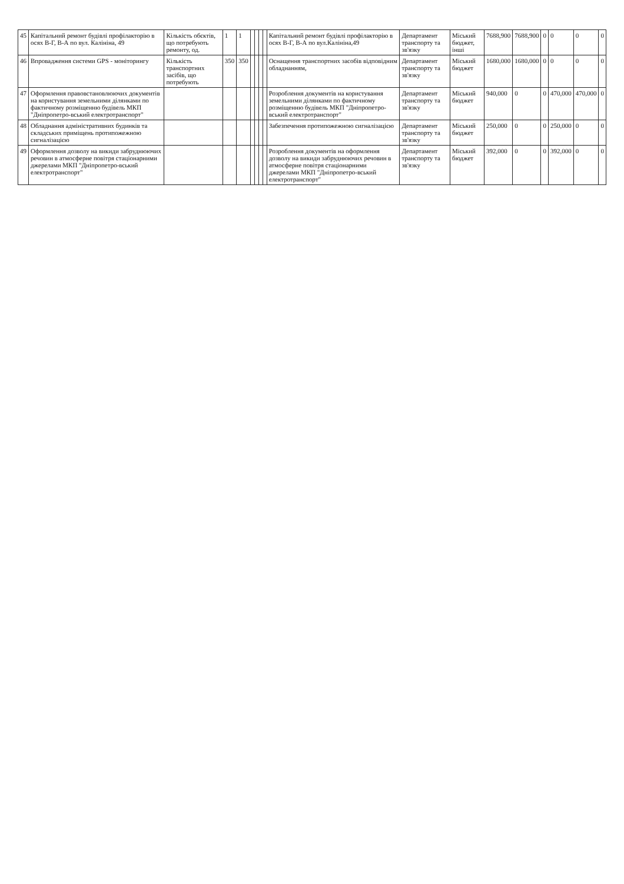| 45 | Капітальний ремонт будівлі профілакторію в осях В-Г, В-А по вул. Калініна, 49 | Кількість обєктів, що потребують ремонту, од. | 1 | 1 | | | | | Капітальний ремонт будівлі профілакторію в осях В-Г, В-А по вул.Калініна,49 | Департамент транспорту та зв'язку | Міський бюджет, інші | 7688,900 | 7688,900 | 0 | 0 | 0 | 0 |
| 46 | Впровадження системи GPS - моніторингу | Кількість транспортних засібів, що потребують | 350 | 350 | | | | | Оснащення транспортних засобів відповідним обладнанням, | Департамент транспорту та зв'язку | Міський бюджет | 1680,000 | 1680,000 | 0 | 0 | 0 | 0 |
| 47 | Оформлення правовстановлюючих документів на користування земельними ділянками по фактичному розміщенню будівель МКП "Дніпропетро-вський електротранспорт" | | | | | | | | Розроблення документів на користування земельними ділянками по фактичному розміщенню будівель МКП "Дніпропетро-вський електротранспорт" | Департамент транспорту та зв'язку | Міський бюджет | 940,000 | 0 | 0 | 470,000 | 470,000 | 0 |
| 48 | Обладнання адміністративних будинків та складських приміщень протипожежною сигналізацією | | | | | | | | Забезпечення протипожежною сигналізацією | Департамент транспорту та зв'язку | Міський бюджет | 250,000 | 0 | 0 | 250,000 | 0 | 0 |
| 49 | Оформлення дозволу на викиди забруднюючих речовин в атмосферне повітря стаціонарними джерелами МКП "Дніпропетро-вський електротранспорт" | | | | | | | | Розроблення документів на оформлення дозволу на викиди забруднюючих речовин в атмосферне повітря стаціонарними джерелами МКП "Дніпропетро-вський електротранспорт" | Департамент транспорту та зв'язку | Міський бюджет | 392,000 | 0 | 0 | 392,000 | 0 | 0 |